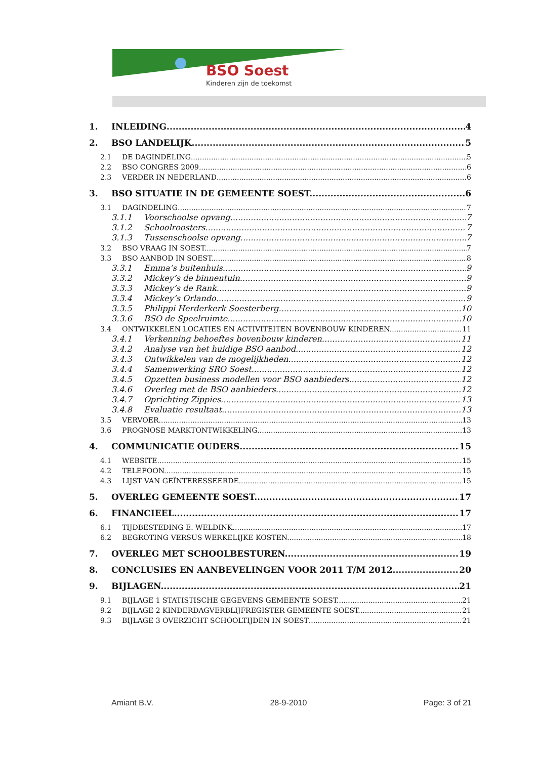BSO Soest
Kinderen zijn de toekomst
1. INLEIDING 4
2. BSO LANDELIJK 5
2.1 DE DAGINDELING 5
2.2 BSO CONGRES 2009 6
2.3 VERDER IN NEDERLAND 6
3. BSO SITUATIE IN DE GEMEENTE SOEST. 6
3.1 DAGINDELING 7
3.1.1 Voorschoolse opvang. 7
3.1.2 Schoolroosters 7
3.1.3 Tussenschoolse opvang 7
3.2 BSO VRAAG IN SOEST. 7
3.3 BSO AANBOD IN SOEST. 8
3.3.1 Emma’s buitenhuis 9
3.3.2 Mickey’s de binnentuin. 9
3.3.3 Mickey’s de Rank 9
3.3.4 Mickey’s Orlando 9
3.3.5 Philippi Herderkerk Soesterberg 10
3.3.6 BSO de Speelruimte 10
3.4 ONTWIKKELEN LOCATIES EN ACTIVITEITEN BOVENBOUW KINDEREN. 11
3.4.1 Verkenning behoeftes bovenbouw kinderen. 11
3.4.2 Analyse van het huidige BSO aanbod. 12
3.4.3 Ontwikkelen van de mogelijkheden 12
3.4.4 Samenwerking SRO Soest 12
3.4.5 Opzetten business modellen voor BSO aanbieders. 12
3.4.6 Overleg met de BSO aanbieders 12
3.4.7 Oprichting Zippies. 13
3.4.8 Evaluatie resultaat. 13
3.5 VERVOER 13
3.6 PROGNOSE MARKTONTWIKKELING. 13
4. COMMUNICATIE OUDERS 15
4.1 WEBSITE 15
4.2 TELEFOON. 15
4.3 LIJST VAN GEÏNTERESSEERDE 15
5. OVERLEG GEMEENTE SOEST. 17
6. FINANCIEEL 17
6.1 TIJDBESTEDING E. WELDINK 17
6.2 BEGROTING VERSUS WERKELIJKE KOSTEN. 18
7. OVERLEG MET SCHOOLBESTUREN. 19
8. CONCLUSIES EN AANBEVELINGEN VOOR 2011 T/M 2012 20
9. BIJLAGEN. 21
9.1 BIJLAGE 1 STATISTISCHE GEGEVENS GEMEENTE SOEST. 21
9.2 BIJLAGE 2 KINDERDAGVERBLIJFREGISTER GEMEENTE SOEST. 21
9.3 BIJLAGE 3 OVERZICHT SCHOOLTIJDEN IN SOEST 21
Amiant B.V. 28-9-2010 Page: 3 of 21